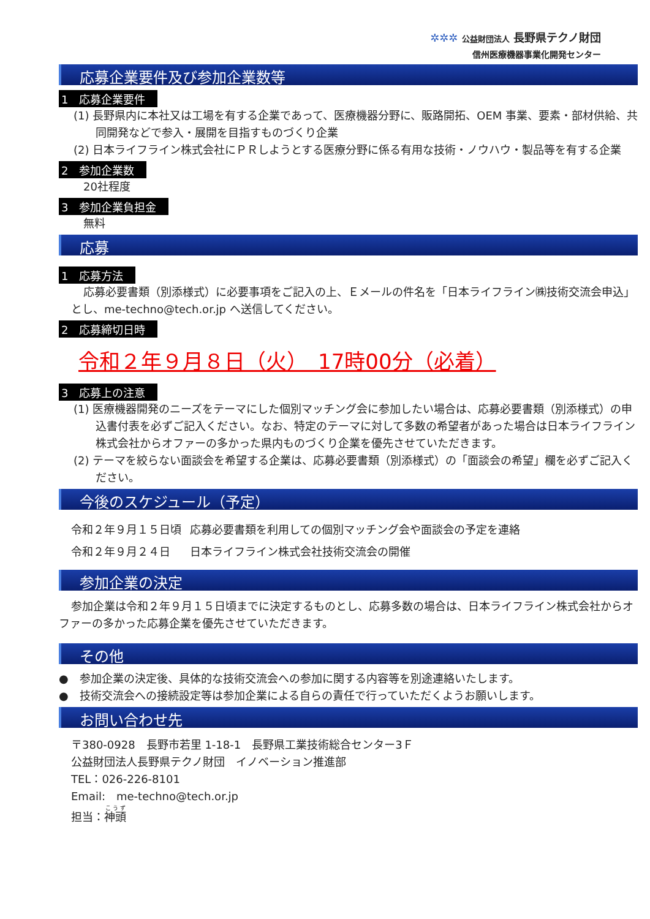✲✲✲ 公益財団法人 長野県テクノ財団
信州医療機器事業化開発センター
応募企業要件及び参加企業数等
1　応募企業要件
(1) 長野県内に本社又は工場を有する企業であって、医療機器分野に、販路開拓、OEM 事業、要素・部材供給、共同開発などで参入・展開を目指すものづくり企業
(2) 日本ライフライン株式会社にＰＲしようとする医療分野に係る有用な技術・ノウハウ・製品等を有する企業
2　参加企業数
20社程度
3　参加企業負担金
無料
応募
1　応募方法
応募必要書類（別添様式）に必要事項をご記入の上、Ｅメールの件名を「日本ライフライン㈱技術交流会申込」とし、me-techno@tech.or.jp へ送信してください。
2　応募締切日時
令和２年９月８日（火）　17時00分（必着）
3　応募上の注意
(1) 医療機器開発のニーズをテーマにした個別マッチング会に参加したい場合は、応募必要書類（別添様式）の申込書付表を必ずご記入ください。なお、特定のテーマに対して多数の希望者があった場合は日本ライフライン株式会社からオファーの多かった県内ものづくり企業を優先させていただきます。
(2) テーマを絞らない面談会を希望する企業は、応募必要書類（別添様式）の「面談会の希望」欄を必ずご記入ください。
今後のスケジュール（予定）
| 令和２年９月１５日頃 | 応募必要書類を利用しての個別マッチング会や面談会の予定を連絡 |
| 令和２年９月２４日 | 日本ライフライン株式会社技術交流会の開催 |
参加企業の決定
参加企業は令和２年９月１５日頃までに決定するものとし、応募多数の場合は、日本ライフライン株式会社からオファーの多かった応募企業を優先させていただきます。
その他
●　参加企業の決定後、具体的な技術交流会への参加に関する内容等を別途連絡いたします。
●　技術交流会への接続設定等は参加企業による自らの責任で行っていただくようお願いします。
お問い合わせ先
〒380-0928　長野市若里 1-18-1　長野県工業技術総合センター3Ｆ
公益財団法人長野県テクノ財団　イノベーション推進部
TEL：026-226-8101
Email:　me-techno@tech.or.jp
担当：神頭